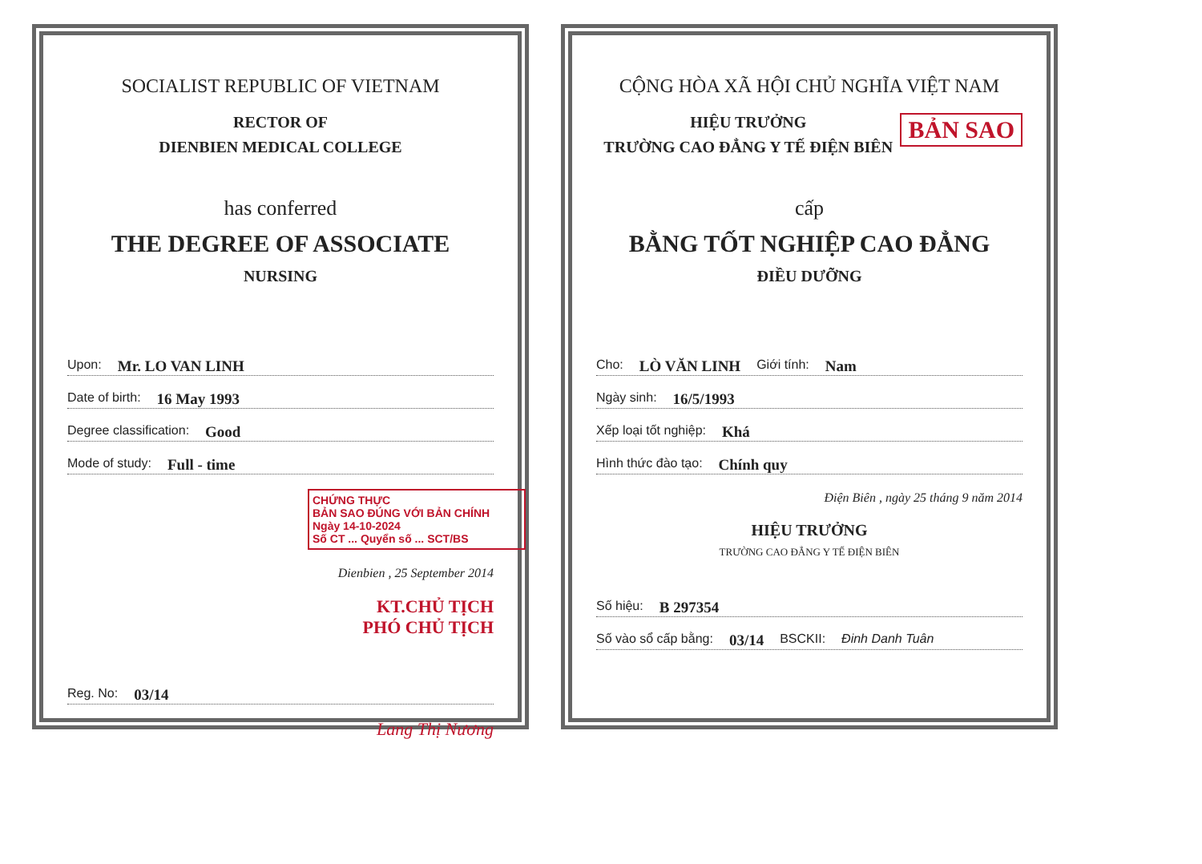SOCIALIST REPUBLIC OF VIETNAM
RECTOR OF
DIENBIEN MEDICAL COLLEGE
has conferred
THE DEGREE OF ASSOCIATE
NURSING
Upon: Mr. LO VAN LINH
Date of birth: 16 May 1993
Degree classification: Good
Mode of study: Full - time
CHỨNG THỰC
BẢN SAO ĐÚNG VỚI BẢN CHÍNH
Ngày 14-10-2024
Số CT ... Quyển số ... SCT/BS
Dienbien , 25 September 2014
KT.CHỦ TỊCH
PHÓ CHỦ TỊCH
Reg. No: 03/14
Lang Thị Nương
CỘNG HÒA XÃ HỘI CHỦ NGHĨA VIỆT NAM
BẢN SAO
HIỆU TRƯỞNG
TRƯỜNG CAO ĐẲNG Y TẾ ĐIỆN BIÊN
cấp
BẰNG TỐT NGHIỆP CAO ĐẲNG
ĐIỀU DƯỠNG
Cho: LÒ VĂN LINH Giới tính: Nam
Ngày sinh: 16/5/1993
Xếp loại tốt nghiệp: Khá
Hình thức đào tạo: Chính quy
Điện Biên , ngày 25 tháng 9 năm 2014
HIỆU TRƯỞNG
TRƯỜNG CAO ĐẲNG Y TẾ ĐIỆN BIÊN
Số hiệu: B 297354
Số vào sổ cấp bằng: 03/14 BSCKII: Đinh Danh Tuân